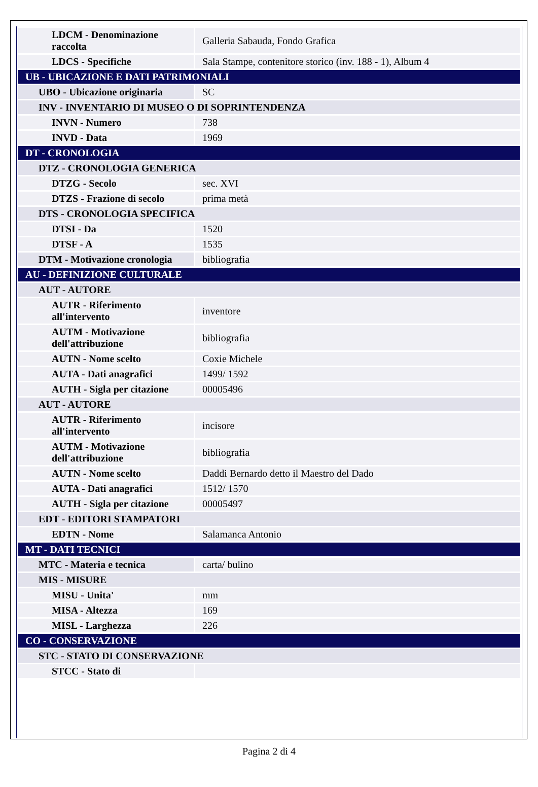| LDCM - Denominazione raccolta | Galleria Sabauda, Fondo Grafica |
| LDCS - Specifiche | Sala Stampe, contenitore storico (inv. 188 - 1), Album 4 |
| UB - UBICAZIONE E DATI PATRIMONIALI | |
| UBO - Ubicazione originaria | SC |
| INV - INVENTARIO DI MUSEO O DI SOPRINTENDENZA | |
| INVN - Numero | 738 |
| INVD - Data | 1969 |
| DT - CRONOLOGIA | |
| DTZ - CRONOLOGIA GENERICA | |
| DTZG - Secolo | sec. XVI |
| DTZS - Frazione di secolo | prima metà |
| DTS - CRONOLOGIA SPECIFICA | |
| DTSI - Da | 1520 |
| DTSF - A | 1535 |
| DTM - Motivazione cronologia | bibliografia |
| AU - DEFINIZIONE CULTURALE | |
| AUT - AUTORE | |
| AUTR - Riferimento all'intervento | inventore |
| AUTM - Motivazione dell'attribuzione | bibliografia |
| AUTN - Nome scelto | Coxie Michele |
| AUTA - Dati anagrafici | 1499/ 1592 |
| AUTH - Sigla per citazione | 00005496 |
| AUT - AUTORE | |
| AUTR - Riferimento all'intervento | incisore |
| AUTM - Motivazione dell'attribuzione | bibliografia |
| AUTN - Nome scelto | Daddi Bernardo detto il Maestro del Dado |
| AUTA - Dati anagrafici | 1512/ 1570 |
| AUTH - Sigla per citazione | 00005497 |
| EDT - EDITORI STAMPATORI | |
| EDTN - Nome | Salamanca Antonio |
| MT - DATI TECNICI | |
| MTC - Materia e tecnica | carta/ bulino |
| MIS - MISURE | |
| MISU - Unita' | mm |
| MISA - Altezza | 169 |
| MISL - Larghezza | 226 |
| CO - CONSERVAZIONE | |
| STC - STATO DI CONSERVAZIONE | |
| STCC - Stato di | |
Pagina 2 di 4